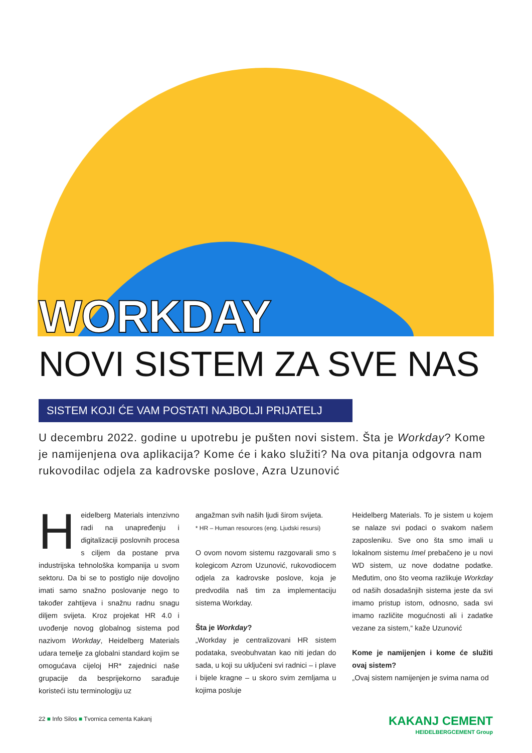WORKDAY
NOVI SISTEM ZA SVE NAS
SISTEM KOJI ĆE VAM POSTATI NAJBOLJI PRIJATELJ
U decembru 2022. godine u upotrebu je pušten novi sistem. Šta je Workday? Kome je namijenjena ova aplikacija? Kome će i kako služiti? Na ova pitanja odgovra nam rukovodilac odjela za kadrovske poslove, Azra Uzunović
Heidelberg Materials intenzivno radi na unapređenju i digitalizaciji poslovnih procesa s ciljem da postane prva industrijska tehnološka kompanija u svom sektoru. Da bi se to postiglo nije dovoljno imati samo snažno poslovanje nego to također zahtijeva i snažnu radnu snagu diljem svijeta. Kroz projekat HR 4.0 i uvođenje novog globalnog sistema pod nazivom Workday, Heidelberg Materials udara temelje za globalni standard kojim se omogućava cijeloj HR* zajednici naše grupacije da besprijekorno sarađuje koristeći istu terminologiju uz
angažman svih naših ljudi širom svijeta.
* HR – Human resources (eng. Ljudski resursi)
O ovom novom sistemu razgovarali smo s kolegicom Azrom Uzunović, rukovodiocem odjela za kadrovske poslove, koja je predvodila naš tim za implementaciju sistema Workday.
Šta je Workday?
„Workday je centralizovani HR sistem podataka, sveobuhvatan kao niti jedan do sada, u koji su uključeni svi radnici – i plave i bijele kragne – u skoro svim zemljama u kojima posluje
Heidelberg Materials. To je sistem u kojem se nalaze svi podaci o svakom našem zaposleniku. Sve ono šta smo imali u lokalnom sistemu Imel prebačeno je u novi WD sistem, uz nove dodatne podatke. Međutim, ono što veoma razlikuje Workday od naših dosadašnjih sistema jeste da svi imamo pristup istom, odnosno, sada svi imamo različite mogućnosti ali i zadatke vezane za sistem,“ kaže Uzunović
Kome je namijenjen i kome će služiti ovaj sistem?
„Ovaj sistem namijenjen je svima nama od
22 ■ Info Silos ■ Tvornica cementa Kakanj
KAKANJ CEMENT
HEIDELBERGCEMENT Group